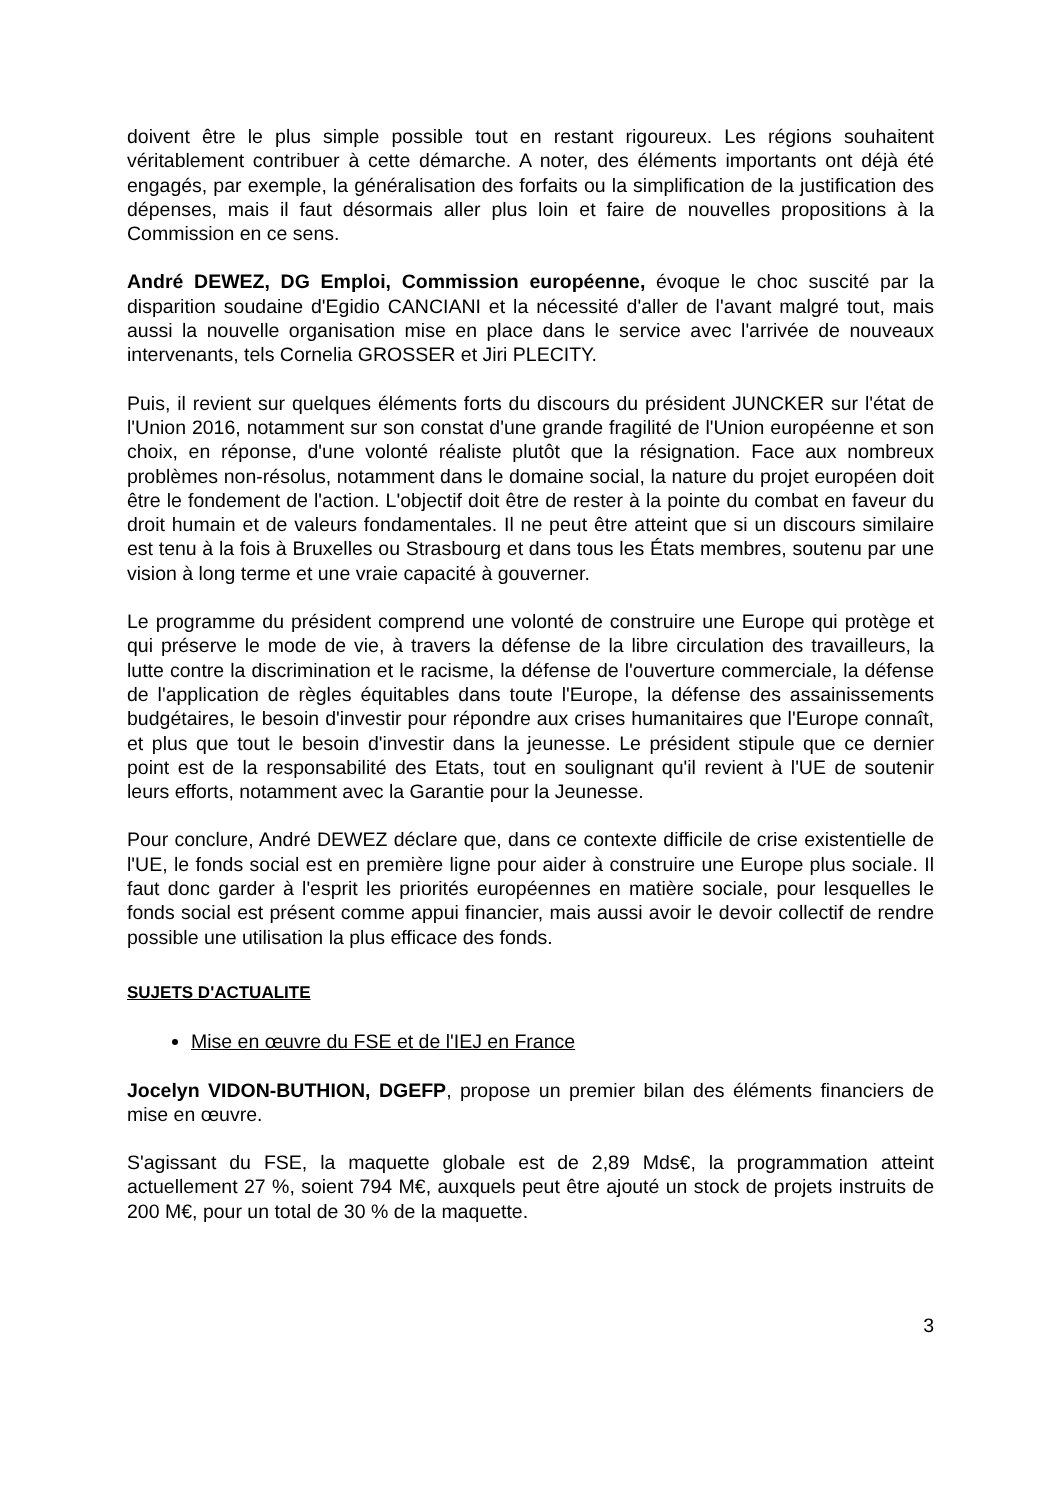doivent être le plus simple possible tout en restant rigoureux. Les régions souhaitent véritablement contribuer à cette démarche. A noter, des éléments importants ont déjà été engagés, par exemple, la généralisation des forfaits ou la simplification de la justification des dépenses, mais il faut désormais aller plus loin et faire de nouvelles propositions à la Commission en ce sens.
André DEWEZ, DG Emploi, Commission européenne, évoque le choc suscité par la disparition soudaine d'Egidio CANCIANI et la nécessité d'aller de l'avant malgré tout, mais aussi la nouvelle organisation mise en place dans le service avec l'arrivée de nouveaux intervenants, tels Cornelia GROSSER et Jiri PLECITY.
Puis, il revient sur quelques éléments forts du discours du président JUNCKER sur l'état de l'Union 2016, notamment sur son constat d'une grande fragilité de l'Union européenne et son choix, en réponse, d'une volonté réaliste plutôt que la résignation. Face aux nombreux problèmes non-résolus, notamment dans le domaine social, la nature du projet européen doit être le fondement de l'action. L'objectif doit être de rester à la pointe du combat en faveur du droit humain et de valeurs fondamentales. Il ne peut être atteint que si un discours similaire est tenu à la fois à Bruxelles ou Strasbourg et dans tous les États membres, soutenu par une vision à long terme et une vraie capacité à gouverner.
Le programme du président comprend une volonté de construire une Europe qui protège et qui préserve le mode de vie, à travers la défense de la libre circulation des travailleurs, la lutte contre la discrimination et le racisme, la défense de l'ouverture commerciale, la défense de l'application de règles équitables dans toute l'Europe, la défense des assainissements budgétaires, le besoin d'investir pour répondre aux crises humanitaires que l'Europe connaît, et plus que tout le besoin d'investir dans la jeunesse. Le président stipule que ce dernier point est de la responsabilité des Etats, tout en soulignant qu'il revient à l'UE de soutenir leurs efforts, notamment avec la Garantie pour la Jeunesse.
Pour conclure, André DEWEZ déclare que, dans ce contexte difficile de crise existentielle de l'UE, le fonds social est en première ligne pour aider à construire une Europe plus sociale. Il faut donc garder à l'esprit les priorités européennes en matière sociale, pour lesquelles le fonds social est présent comme appui financier, mais aussi avoir le devoir collectif de rendre possible une utilisation la plus efficace des fonds.
SUJETS D'ACTUALITE
Mise en œuvre du FSE et de l'IEJ en France
Jocelyn VIDON-BUTHION, DGEFP, propose un premier bilan des éléments financiers de mise en œuvre.
S'agissant du FSE, la maquette globale est de 2,89 Mds€, la programmation atteint actuellement 27 %, soient 794 M€, auxquels peut être ajouté un stock de projets instruits de 200 M€, pour un total de 30 % de la maquette.
3